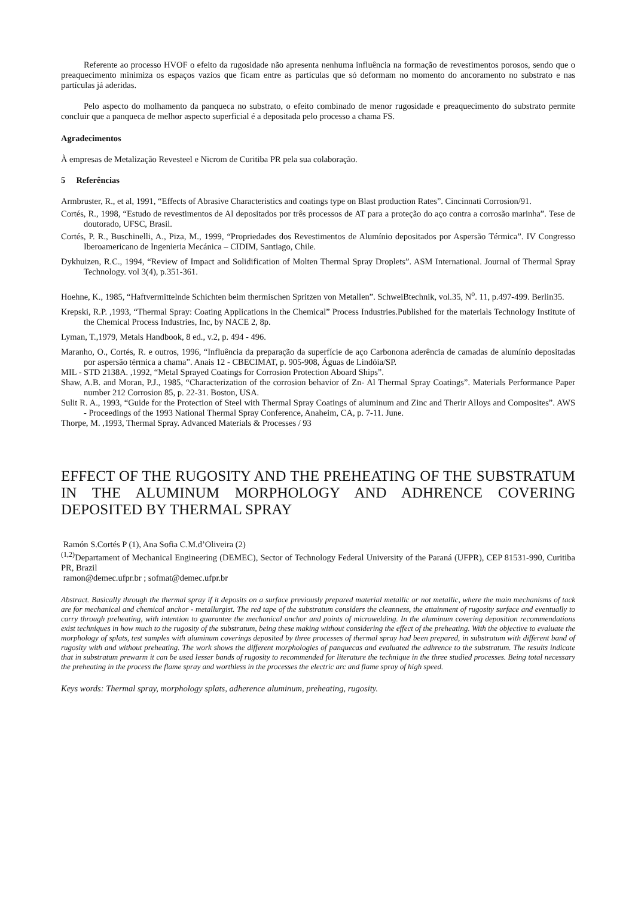Referente ao processo HVOF o efeito da rugosidade não apresenta nenhuma influência na formação de revestimentos porosos, sendo que o preaquecimento minimiza os espaços vazios que ficam entre as partículas que só deformam no momento do ancoramento no substrato e nas partículas já aderidas.
Pelo aspecto do molhamento da panqueca no substrato, o efeito combinado de menor rugosidade e preaquecimento do substrato permite concluir que a panqueca de melhor aspecto superficial é a depositada pelo processo a chama FS.
Agradecimentos
À empresas de Metalização Revesteel e Nicrom de Curitiba PR pela sua colaboração.
5 Referências
Armbruster, R., et al, 1991, “Effects of Abrasive Characteristics and coatings type on Blast production Rates”. Cincinnati Corrosion/91.
Cortés, R., 1998, “Estudo de revestimentos de Al depositados por três processos de AT para a proteção do aço contra a corrosão marinha”. Tese de doutorado, UFSC, Brasil.
Cortés, P. R., Buschinelli, A., Piza, M., 1999, “Propriedades dos Revestimentos de Alumínio depositados por Aspersão Térmica”. IV Congresso Iberoamericano de Ingenieria Mecánica – CIDIM, Santiago, Chile.
Dykhuizen, R.C., 1994, “Review of Impact and Solidification of Molten Thermal Spray Droplets”. ASM International. Journal of Thermal Spray Technology. vol 3(4), p.351-361.
Hoehne, K., 1985, “Haftvermittelnde Schichten beim thermischen Spritzen von Metallen”. SchweiBtechnik, vol.35, N<sup>o</sup>. 11, p.497-499. Berlin35.
Krepski, R.P. ,1993, “Thermal Spray: Coating Applications in the Chemical” Process Industries.Published for the materials Technology Institute of the Chemical Process Industries, Inc, by NACE 2, 8p.
Lyman, T.,1979, Metals Handbook, 8 ed., v.2, p. 494 - 496.
Maranho, O., Cortés, R. e outros, 1996, “Influência da preparação da superfície de aço Carbonona aderência de camadas de alumínio depositadas por aspersão térmica a chama”. Anais 12 - CBECIMAT, p. 905-908, Águas de Lindóia/SP.
MIL - STD 2138A. ,1992, “Metal Sprayed Coatings for Corrosion Protection Aboard Ships”.
Shaw, A.B. and Moran, P.J., 1985, “Characterization of the corrosion behavior of Zn- Al Thermal Spray Coatings”. Materials Performance Paper number 212 Corrosion 85, p. 22-31. Boston, USA.
Sulit R. A., 1993, “Guide for the Protection of Steel with Thermal Spray Coatings of aluminum and Zinc and Therir Alloys and Composites”. AWS - Proceedings of the 1993 National Thermal Spray Conference, Anaheim, CA, p. 7-11. June.
Thorpe, M. ,1993, Thermal Spray. Advanced Materials & Processes / 93
EFFECT OF THE RUGOSITY AND THE PREHEATING OF THE SUBSTRATUM IN THE ALUMINUM MORPHOLOGY AND ADHRENCE COVERING DEPOSITED BY THERMAL SPRAY
Ramón S.Cortés P (1), Ana Sofia C.M.d’Oliveira (2)
<sup>(1,2)</sup>Departament of Mechanical Engineering (DEMEC), Sector of Technology Federal University of the Paraná (UFPR), CEP 81531-990, Curitiba PR, Brazil
ramon@demec.ufpr.br ; sofmat@demec.ufpr.br
Abstract. Basically through the thermal spray if it deposits on a surface previously prepared material metallic or not metallic, where the main mechanisms of tack are for mechanical and chemical anchor - metallurgist. The red tape of the substratum considers the cleanness, the attainment of rugosity surface and eventually to carry through preheating, with intention to guarantee the mechanical anchor and points of microwelding. In the aluminum covering deposition recommendations exist techniques in how much to the rugosity of the substratum, being these making without considering the effect of the preheating. With the objective to evaluate the morphology of splats, test samples with aluminum coverings deposited by three processes of thermal spray had been prepared, in substratum with different band of rugosity with and without preheating. The work shows the different morphologies of panquecas and evaluated the adhrence to the substratum. The results indicate that in substratum prewarm it can be used lesser bands of rugosity to recommended for literature the technique in the three studied processes. Being total necessary the preheating in the process the flame spray and worthless in the processes the electric arc and flame spray of high speed.
Keys words: Thermal spray, morphology splats, adherence aluminum, preheating, rugosity.